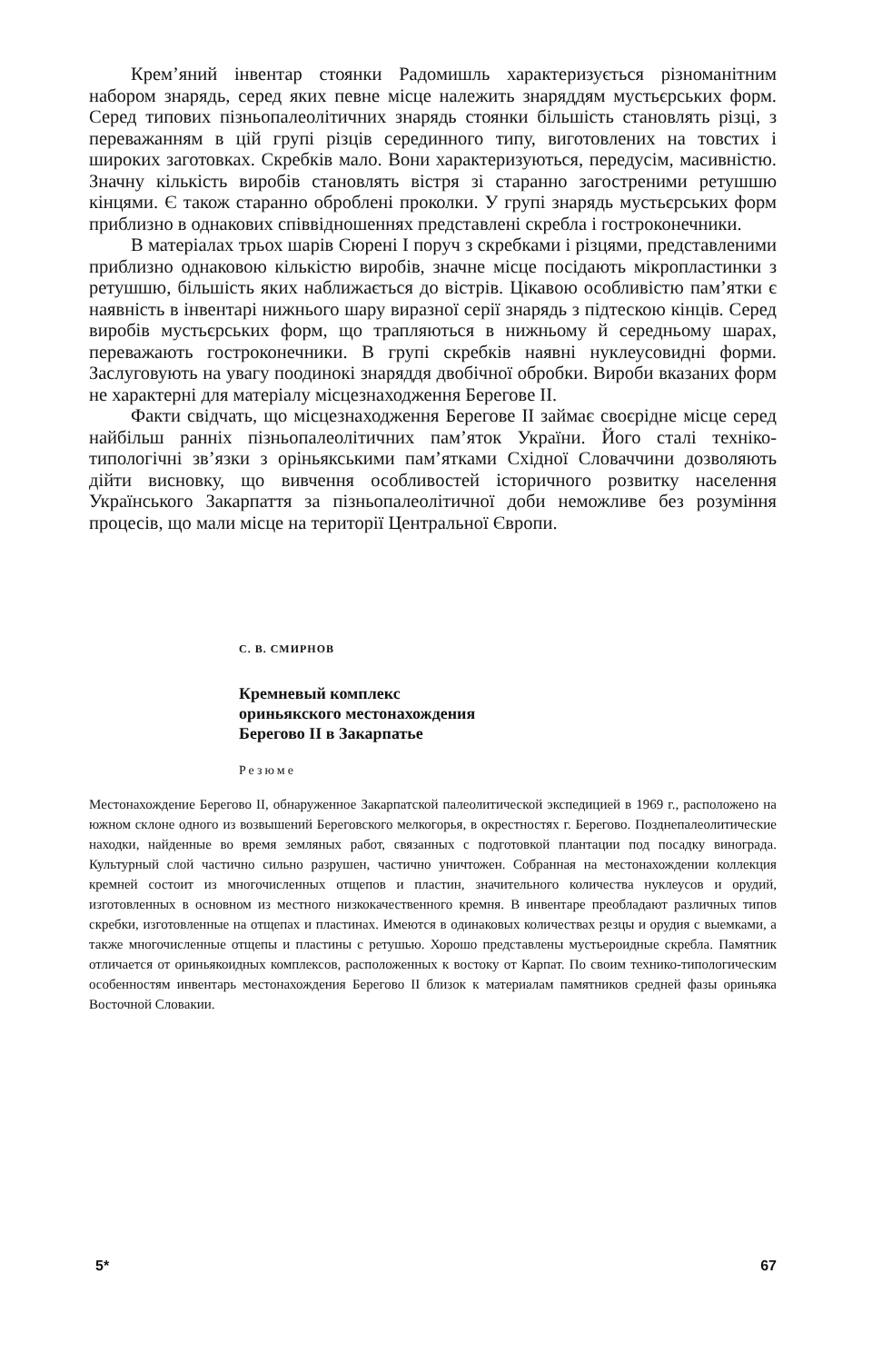Крем’яний інвентар стоянки Радомишль характеризується різноманітним набором знарядь, серед яких певне місце належить знаряддям мустьєрських форм. Серед типових пізньопалеолітичних знарядь стоянки більшість становлять різці, з переважанням в цій групі різців серединного типу, виготовлених на товстих і широких заготовках. Скребків мало. Вони характеризуються, передусім, масивністю. Значну кількість виробів становлять вістря зі старанно загостреними ретушшю кінцями. Є також старанно оброблені проколки. У групі знарядь мустьєрських форм приблизно в однакових співвідношеннях представлені скребла і гостроконечники.
В матеріалах трьох шарів Сюрені I поруч з скребками і різцями, представленими приблизно однаковою кількістю виробів, значне місце посідають мікропластинки з ретушшю, більшість яких наближається до вістрів. Цікавою особливістю пам’ятки є наявність в інвентарі нижнього шару виразної серії знарядь з підтескою кінців. Серед виробів мустьєрських форм, що трапляються в нижньому й середньому шарах, переважають гостроконечники. В групі скребків наявні нуклеусовидні форми. Заслуговують на увагу поодинокі знаряддя двобічної обробки. Вироби вказаних форм не характерні для матеріалу місцезнаходження Берегове II.
Факти свідчать, що місцезнаходження Берегове II займає своєрідне місце серед найбільш ранніх пізньопалеолітичних пам’яток України. Його сталі техніко-типологічні зв’язки з оріньякськими пам’ятками Східної Словаччини дозволяють дійти висновку, що вивчення особливостей історичного розвитку населення Українського Закарпаття за пізньопалеолітичної доби неможливе без розуміння процесів, що мали місце на території Центральної Європи.
С. В. СМИРНОВ
Кремневый комплекс
ориньякского местонахождения
Берегово II в Закарпатье
Резюме
Местонахождение Берегово II, обнаруженное Закарпатской палеолитической экспедицией в 1969 г., расположено на южном склоне одного из возвышений Береговского мелкогорья, в окрестностях г. Берегово. Позднепалеолитические находки, найденные во время земляных работ, связанных с подготовкой плантации под посадку винограда. Культурный слой частично сильно разрушен, частично уничтожен. Собранная на местонахождении коллекция кремней состоит из многочисленных отщепов и пластин, значительного количества нуклеусов и орудий, изготовленных в основном из местного низкокачественного кремня. В инвентаре преобладают различных типов скребки, изготовленные на отщепах и пластинах. Имеются в одинаковых количествах резцы и орудия с выемками, а также многочисленные отщепы и пластины с ретушью. Хорошо представлены мустьероидные скребла. Памятник отличается от ориньякоидных комплексов, расположенных к востоку от Карпат. По своим технико-типологическим особенностям инвентарь местонахождения Берегово II близок к материалам памятников средней фазы ориньяка Восточной Словакии.
5* 67